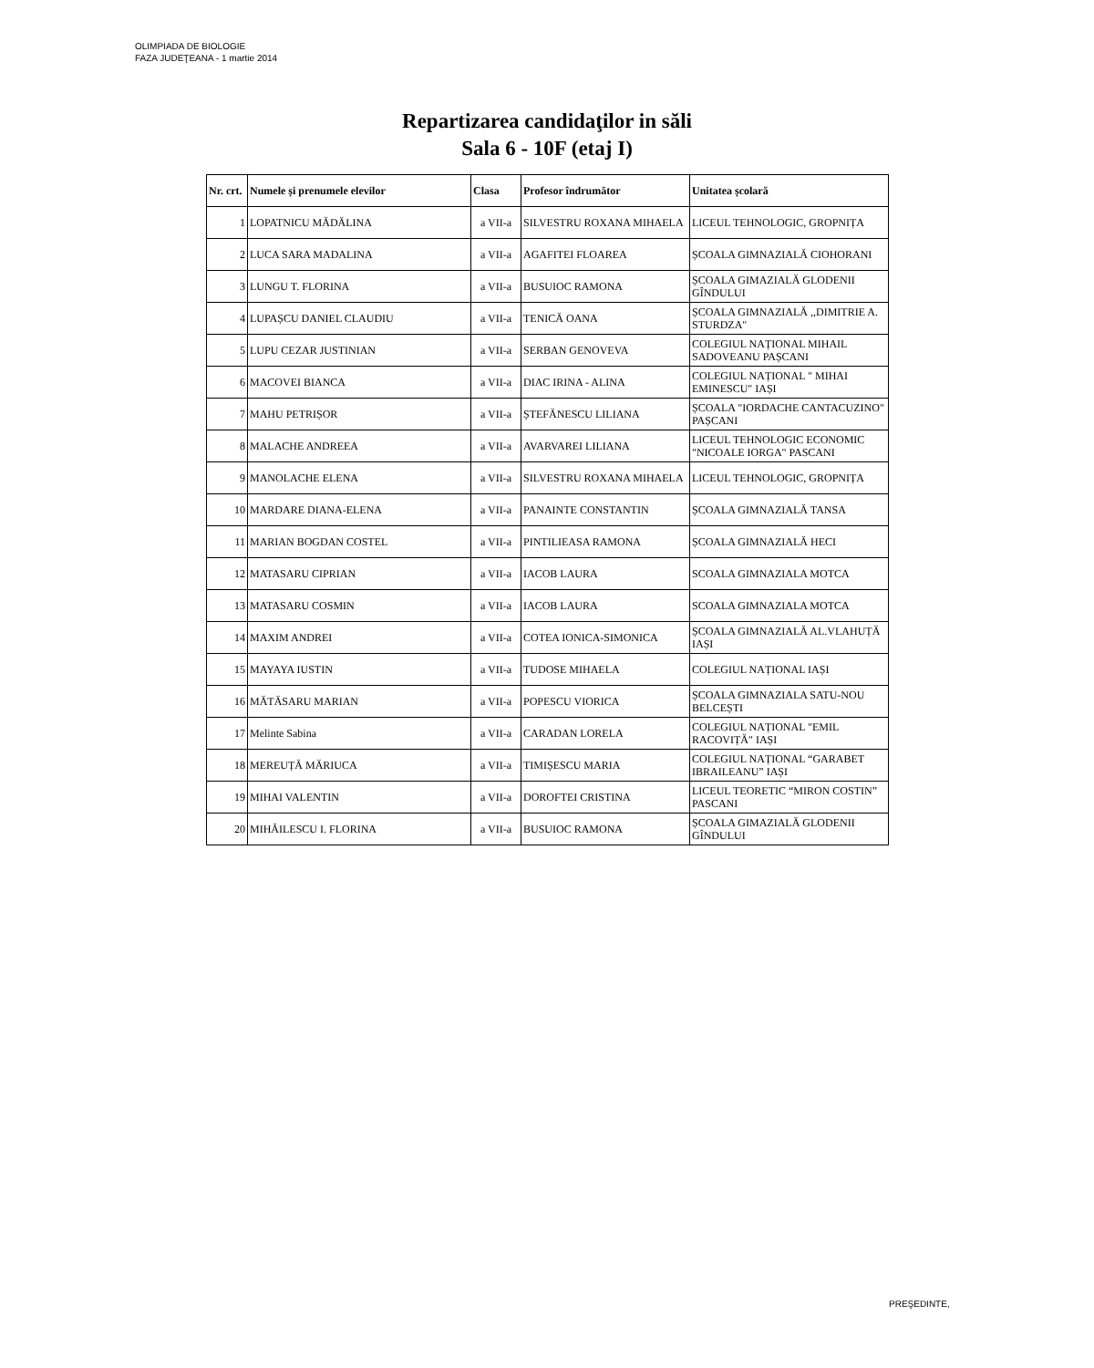OLIMPIADA DE BIOLOGIE
FAZA JUDEŢEANA - 1 martie 2014
Repartizarea candidaţilor in săli
Sala 6 - 10F (etaj I)
| Nr. crt. | Numele și prenumele elevilor | Clasa | Profesor îndrumător | Unitatea școlară |
| --- | --- | --- | --- | --- |
| 1 | LOPATNICU MĂDĂLINA | a VII-a | SILVESTRU ROXANA MIHAELA | LICEUL TEHNOLOGIC, GROPNIȚA |
| 2 | LUCA SARA MADALINA | a VII-a | AGAFITEI FLOAREA | ȘCOALA GIMNAZIALĂ CIOHORANI |
| 3 | LUNGU T. FLORINA | a VII-a | BUSUIOC RAMONA | ȘCOALA GIMAZIALĂ GLODENII GÎNDULUI |
| 4 | LUPAȘCU DANIEL CLAUDIU | a VII-a | TENICĂ OANA | ȘCOALA GIMNAZIALĂ ,,DIMITRIE A. STURDZA" |
| 5 | LUPU CEZAR JUSTINIAN | a VII-a | SERBAN GENOVEVA | COLEGIUL NAȚIONAL MIHAIL SADOVEANU PAȘCANI |
| 6 | MACOVEI BIANCA | a VII-a | DIAC IRINA - ALINA | COLEGIUL NAȚIONAL " MIHAI EMINESCU" IAȘI |
| 7 | MAHU PETRIȘOR | a VII-a | ȘTEFĂNESCU LILIANA | ȘCOALA "IORDACHE CANTACUZINO" PAȘCANI |
| 8 | MALACHE ANDREEA | a VII-a | AVARVAREI LILIANA | LICEUL TEHNOLOGIC ECONOMIC "NICOALE IORGA" PASCANI |
| 9 | MANOLACHE ELENA | a VII-a | SILVESTRU ROXANA MIHAELA | LICEUL TEHNOLOGIC, GROPNIȚA |
| 10 | MARDARE DIANA-ELENA | a VII-a | PANAINTE CONSTANTIN | ȘCOALA GIMNAZIALĂ TANSA |
| 11 | MARIAN BOGDAN COSTEL | a VII-a | PINTILIEASA RAMONA | ȘCOALA GIMNAZIALĂ HECI |
| 12 | MATASARU CIPRIAN | a VII-a | IACOB LAURA | SCOALA GIMNAZIALA MOTCA |
| 13 | MATASARU COSMIN | a VII-a | IACOB LAURA | SCOALA GIMNAZIALA MOTCA |
| 14 | MAXIM ANDREI | a VII-a | COTEA IONICA-SIMONICA | ȘCOALA GIMNAZIALĂ AL.VLAHUȚĂ IAȘI |
| 15 | MAYAYA IUSTIN | a VII-a | TUDOSE MIHAELA | COLEGIUL NAȚIONAL IAȘI |
| 16 | MĂTĂSARU MARIAN | a VII-a | POPESCU VIORICA | ȘCOALA GIMNAZIALA SATU-NOU BELCEȘTI |
| 17 | Melinte Sabina | a VII-a | CARADAN LORELA | COLEGIUL NAȚIONAL "EMIL RACOVIȚĂ" IAȘI |
| 18 | MEREUȚĂ MĂRIUCA | a VII-a | TIMIȘESCU MARIA | COLEGIUL NAȚIONAL “GARABET IBRAILEANU” IAȘI |
| 19 | MIHAI VALENTIN | a VII-a | DOROFTEI CRISTINA | LICEUL TEORETIC “MIRON COSTIN” PASCANI |
| 20 | MIHĂILESCU I. FLORINA | a VII-a | BUSUIOC RAMONA | ȘCOALA GIMAZIALĂ GLODENII GÎNDULUI |
PREŞEDINTE,